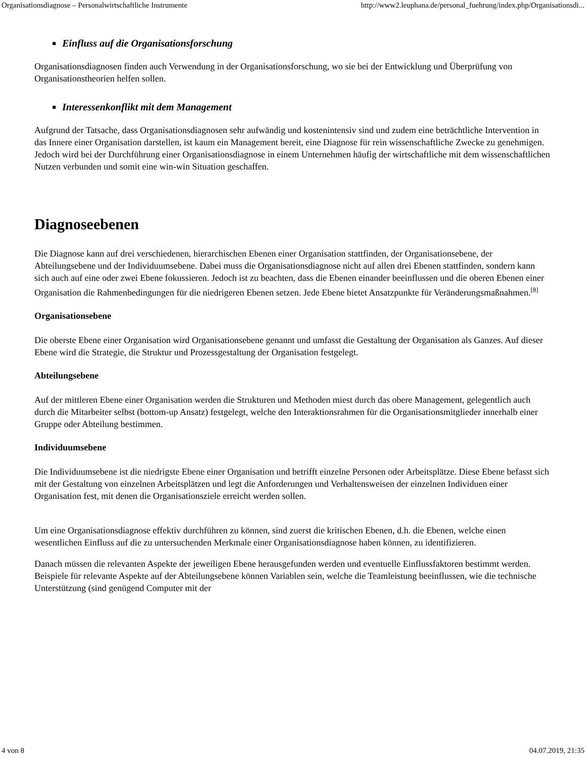Organisationsdiagnose – Personalwirtschaftliche Instrumente http://www2.leuphana.de/personal_fuehrung/index.php/Organisationsdi...
Einfluss auf die Organisationsforschung
Organisationsdiagnosen finden auch Verwendung in der Organisationsforschung, wo sie bei der Entwicklung und Überprüfung von Organisationstheorien helfen sollen.
Interessenkonflikt mit dem Management
Aufgrund der Tatsache, dass Organisationsdiagnosen sehr aufwändig und kostenintensiv sind und zudem eine beträchtliche Intervention in das Innere einer Organisation darstellen, ist kaum ein Management bereit, eine Diagnose für rein wissenschaftliche Zwecke zu genehmigen. Jedoch wird bei der Durchführung einer Organisationsdiagnose in einem Unternehmen häufig der wirtschaftliche mit dem wissenschaftlichen Nutzen verbunden und somit eine win-win Situation geschaffen.
Diagnoseebenen
Die Diagnose kann auf drei verschiedenen, hierarchischen Ebenen einer Organisation stattfinden, der Organisationsebene, der Abteilungsebene und der Individuumsebene. Dabei muss die Organisationsdiagnose nicht auf allen drei Ebenen stattfinden, sondern kann sich auch auf eine oder zwei Ebene fokussieren. Jedoch ist zu beachten, dass die Ebenen einander beeinflussen und die oberen Ebenen einer Organisation die Rahmenbedingungen für die niedrigeren Ebenen setzen. Jede Ebene bietet Ansatzpunkte für Veränderungsmaßnahmen.<sup>[8]</sup>
Organisationsebene
Die oberste Ebene einer Organisation wird Organisationsebene genannt und umfasst die Gestaltung der Organisation als Ganzes. Auf dieser Ebene wird die Strategie, die Struktur und Prozessgestaltung der Organisation festgelegt.
Abteilungsebene
Auf der mittleren Ebene einer Organisation werden die Strukturen und Methoden miest durch das obere Management, gelegentlich auch durch die Mitarbeiter selbst (bottom-up Ansatz) festgelegt, welche den Interaktionsrahmen für die Organisationsmitglieder innerhalb einer Gruppe oder Abteilung bestimmen.
Individuumsebene
Die Individuumsebene ist die niedrigste Ebene einer Organisation und betrifft einzelne Personen oder Arbeitsplätze. Diese Ebene befasst sich mit der Gestaltung von einzelnen Arbeitsplätzen und legt die Anforderungen und Verhaltensweisen der einzelnen Individuen einer Organisation fest, mit denen die Organisationsziele erreicht werden sollen.
Um eine Organisationsdiagnose effektiv durchführen zu können, sind zuerst die kritischen Ebenen, d.h. die Ebenen, welche einen wesentlichen Einfluss auf die zu untersuchenden Merkmale einer Organisationsdiagnose haben können, zu identifizieren.
Danach müssen die relevanten Aspekte der jeweiligen Ebene herausgefunden werden und eventuelle Einflussfaktoren bestimmt werden. Beispiele für relevante Aspekte auf der Abteilungsebene können Variablen sein, welche die Teamleistung beeinflussen, wie die technische Unterstützung (sind genügend Computer mit der
4 von 8 04.07.2019, 21:35